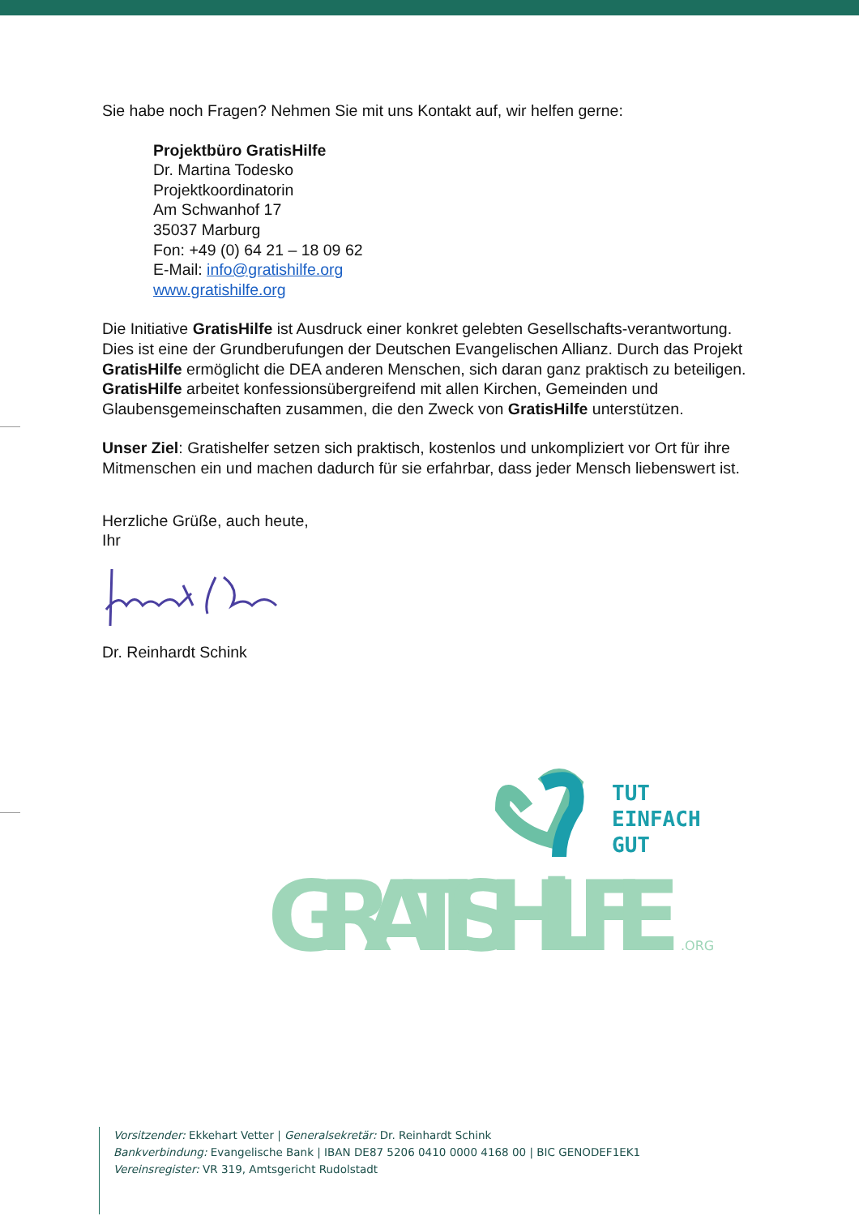Sie habe noch Fragen? Nehmen Sie mit uns Kontakt auf, wir helfen gerne:
Projektbüro GratisHilfe
Dr. Martina Todesko
Projektkoordinatorin
Am Schwanhof 17
35037 Marburg
Fon: +49 (0) 64 21 – 18 09 62
E-Mail: info@gratishilfe.org
www.gratishilfe.org
Die Initiative GratisHilfe ist Ausdruck einer konkret gelebten Gesellschafts-verantwortung. Dies ist eine der Grundberufungen der Deutschen Evangelischen Allianz. Durch das Projekt GratisHilfe ermöglicht die DEA anderen Menschen, sich daran ganz praktisch zu beteiligen. GratisHilfe arbeitet konfessionsübergreifend mit allen Kirchen, Gemeinden und Glaubensgemeinschaften zusammen, die den Zweck von GratisHilfe unterstützen.
Unser Ziel: Gratishelfer setzen sich praktisch, kostenlos und unkompliziert vor Ort für ihre Mitmenschen ein und machen dadurch für sie erfahrbar, dass jeder Mensch liebenswert ist.
Herzliche Grüße, auch heute,
Ihr
Dr. Reinhardt Schink
TUT
EINFACH
GUT
GRATISHiLFE
.ORG
Vorsitzender: Ekkehart Vetter | Generalsekretär: Dr. Reinhardt Schink
Bankverbindung: Evangelische Bank | IBAN DE87 5206 0410 0000 4168 00 | BIC GENODEF1EK1
Vereinsregister: VR 319, Amtsgericht Rudolstadt